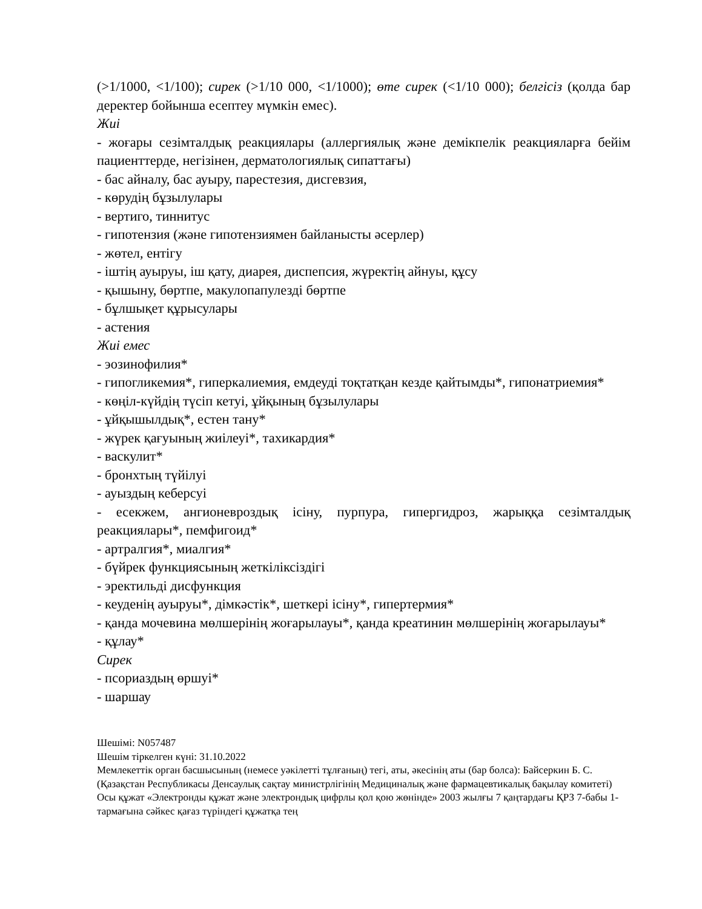(>1/1000, <1/100); сирек (>1/10 000, <1/1000); өте сирек (<1/10 000); белгісіз (қолда бар деректер бойынша есептеу мүмкін емес).
Жиі
- жоғары сезімталдық реакциялары (аллергиялық және демікпелік реакцияларға бейім пациенттерде, негізінен, дерматологиялық сипаттағы)
- бас айналу, бас ауыру, парестезия, дисгевзия,
- көрудің бұзылулары
- вертиго, тиннитус
- гипотензия (және гипотензиямен байланысты әсерлер)
- жөтел, ентігу
- іштің ауыруы, іш қату, диарея, диспепсия, жүректің айнуы, құсу
- қышыну, бөртпе, макулопапулезді бөртпе
- бұлшықет құрысулары
- астения
Жиі емес
- эозинофилия*
- гипогликемия*, гиперкалиемия, емдеуді тоқтатқан кезде қайтымды*, гипонатриемия*
- көңіл-күйдің түсіп кетуі, ұйқының бұзылулары
- ұйқышылдық*, естен тану*
- жүрек қағуының жиілеуі*, тахикардия*
- васкулит*
- бронхтың түйілуі
- ауыздың кеберсуі
- есекжем, ангионевроздық ісіну, пурпура, гипергидроз, жарыққа сезімталдық реакциялары*, пемфигоид*
- артралгия*, миалгия*
- бүйрек функциясының жеткіліксіздігі
- эректильді дисфункция
- кеуденің ауыруы*, дімкәстік*, шеткері ісіну*, гипертермия*
- қанда мочевина мөлшерінің жоғарылауы*, қанда креатинин мөлшерінің жоғарылауы*
- құлау*
Сирек
- псориаздың өршуі*
- шаршау
Шешімі: N057487
Шешім тіркелген күні: 31.10.2022
Мемлекеттік орган басшысының (немесе уәкілетті тұлғаның) тегі, аты, әкесінің аты (бар болса): Байсеркин Б. С.
(Қазақстан Республикасы Денсаулық сақтау министрлігінің Медициналық және фармацевтикалық бақылау комитеті)
Осы құжат «Электронды құжат және электрондық цифрлы қол қою жөнінде» 2003 жылғы 7 қаңтардағы ҚРЗ 7-бабы 1-тармағына сәйкес қағаз түріндегі құжатқа тең